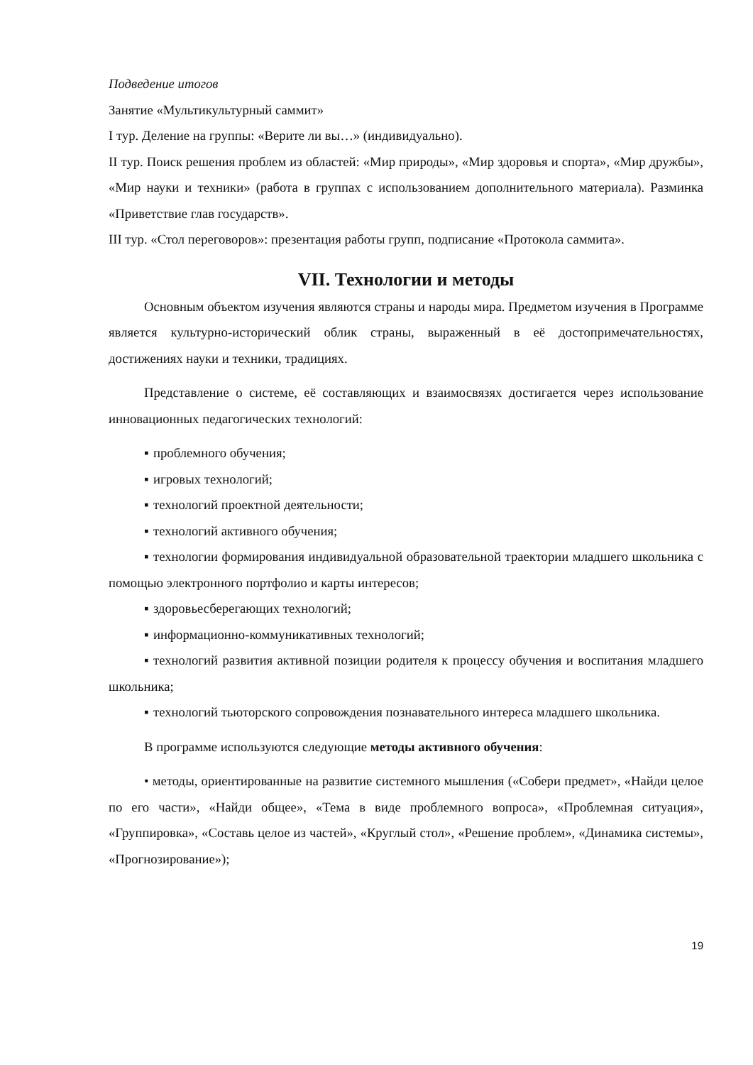Подведение итогов
Занятие «Мультикультурный саммит»
I тур. Деление на группы: «Верите ли вы…» (индивидуально).
II тур. Поиск решения проблем из областей: «Мир природы», «Мир здоровья и спорта», «Мир дружбы», «Мир науки и техники» (работа в группах с использованием дополнительного материала). Разминка «Приветствие глав государств».
III тур. «Стол переговоров»: презентация работы групп, подписание «Протокола саммита».
VII. Технологии и методы
Основным объектом изучения являются страны и народы мира. Предметом изучения в Программе является культурно-исторический облик страны, выраженный в её достопримечательностях, достижениях науки и техники, традициях.
Представление о системе, её составляющих и взаимосвязях достигается через использование инновационных педагогических технологий:
▪ проблемного обучения;
▪ игровых технологий;
▪ технологий проектной деятельности;
▪ технологий активного обучения;
▪ технологии формирования индивидуальной образовательной траектории младшего школьника с помощью электронного портфолио и карты интересов;
▪ здоровьесберегающих технологий;
▪ информационно-коммуникативных технологий;
▪ технологий развития активной позиции родителя к процессу обучения и воспитания младшего школьника;
▪ технологий тьюторского сопровождения познавательного интереса младшего школьника.
В программе используются следующие методы активного обучения:
• методы, ориентированные на развитие системного мышления («Собери предмет», «Найди целое по его части», «Найди общее», «Тема в виде проблемного вопроса», «Проблемная ситуация», «Группировка», «Составь целое из частей», «Круглый стол», «Решение проблем», «Динамика системы», «Прогнозирование»);
19